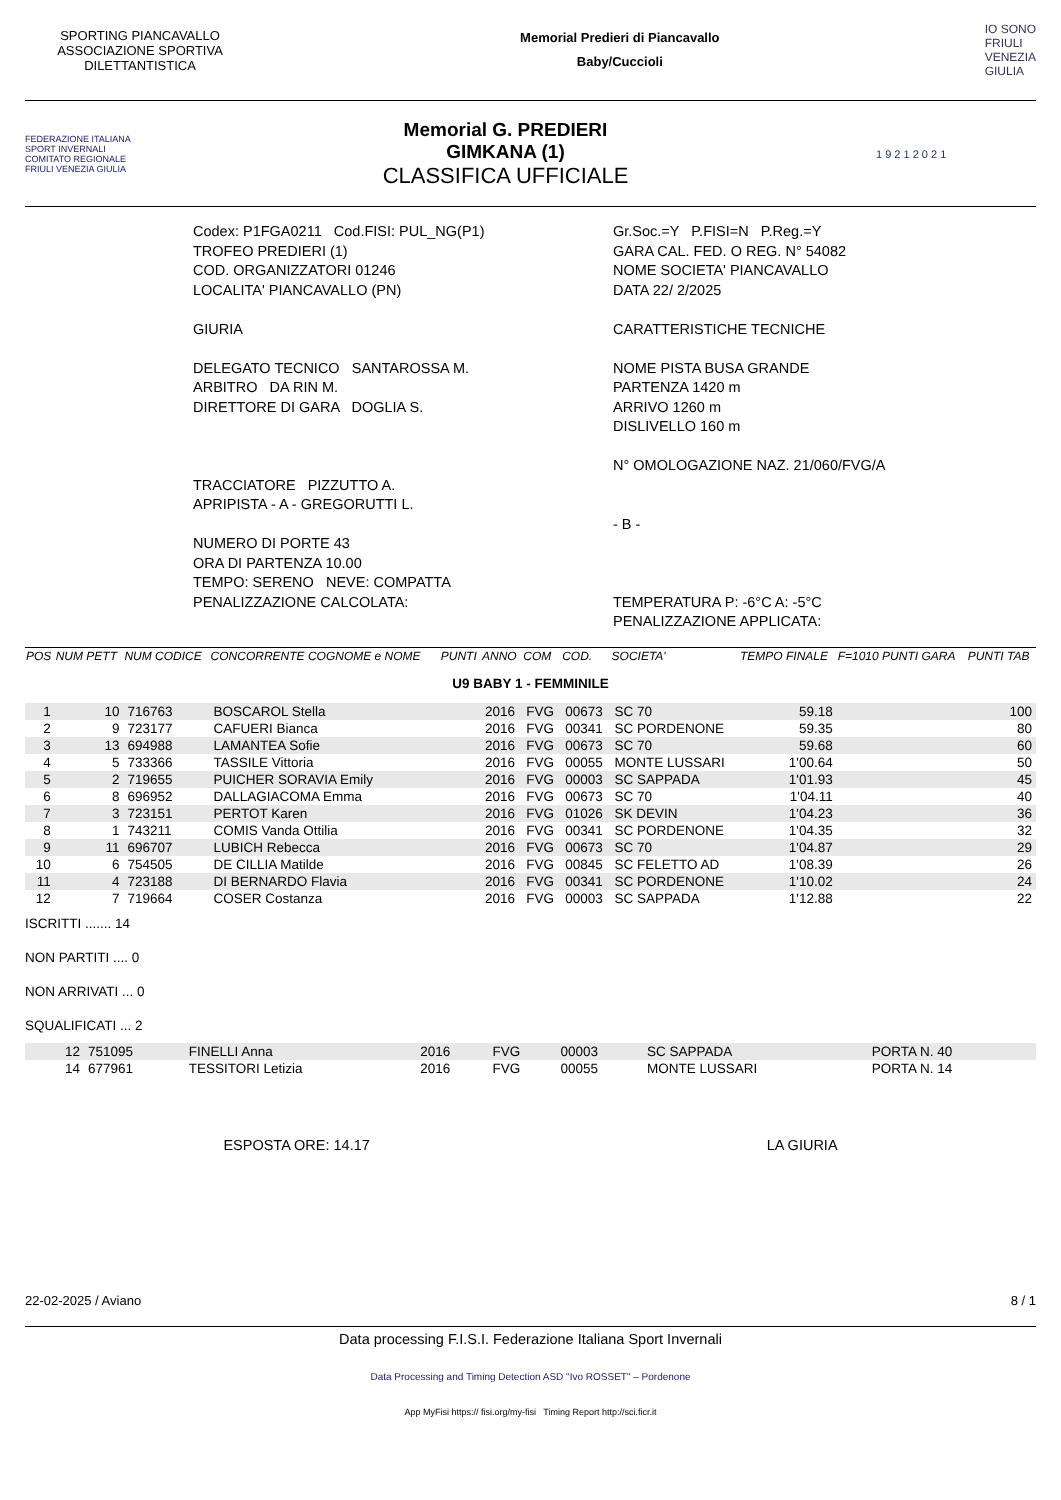SPORTING PIANCAVALLO ASSOCIAZIONE SPORTIVA DILETTANTISTICA
Memorial Predieri di Piancavallo
Baby/Cuccioli
IO SONO
FRIULI
VENEZIA
GIULIA
FEDERAZIONE ITALIANA SPORT INVERNALI
COMITATO REGIONALE FRIULI VENEZIA GIULIA
Memorial G. PREDIERI
GIMKANA (1)
CLASSIFICA UFFICIALE
1 9 2 1 2 0 2 1
Codex: P1FGA0211 Cod.FISI: PUL_NG(P1)
TROFEO PREDIERI (1)
COD. ORGANIZZATORI 01246
LOCALITA' PIANCAVALLO (PN)
GIURIA
DELEGATO TECNICO SANTAROSSA M.
ARBITRO DA RIN M.
DIRETTORE DI GARA DOGLIA S.
TRACCIATORE PIZZUTTO A.
APRIPISTA - A - GREGORUTTI L.
NUMERO DI PORTE 43
ORA DI PARTENZA 10.00
TEMPO: SERENO NEVE: COMPATTA
PENALIZZAZIONE CALCOLATA:
Gr.Soc.=Y P.FISI=N P.Reg.=Y
GARA CAL. FED. O REG. N° 54082
NOME SOCIETA' PIANCAVALLO
DATA 22/ 2/2025
CARATTERISTICHE TECNICHE
NOME PISTA BUSA GRANDE
PARTENZA 1420 m
ARRIVO 1260 m
DISLIVELLO 160 m
N° OMOLOGAZIONE NAZ. 21/060/FVG/A
- B -
TEMPERATURA P: -6°C A: -5°C
PENALIZZAZIONE APPLICATA:
| POS | NUM PETT | NUM CODICE | CONCORRENTE COGNOME e NOME | PUNTI | ANNO | COM | COD. | SOCIETA' | TEMPO FINALE | F=1010 PUNTI GARA | PUNTI TAB |
| --- | --- | --- | --- | --- | --- | --- | --- | --- | --- | --- | --- |
| U9 BABY 1 - FEMMINILE | | | | | | | | | | | |
| 1 | 10 | 716763 | BOSCAROL Stella | | 2016 | FVG | 00673 | SC 70 | 59.18 | | 100 |
| 2 | 9 | 723177 | CAFUERI Bianca | | 2016 | FVG | 00341 | SC PORDENONE | 59.35 | | 80 |
| 3 | 13 | 694988 | LAMANTEA Sofie | | 2016 | FVG | 00673 | SC 70 | 59.68 | | 60 |
| 4 | 5 | 733366 | TASSILE Vittoria | | 2016 | FVG | 00055 | MONTE LUSSARI | 1'00.64 | | 50 |
| 5 | 2 | 719655 | PUICHER SORAVIA Emily | | 2016 | FVG | 00003 | SC SAPPADA | 1'01.93 | | 45 |
| 6 | 8 | 696952 | DALLAGIACOMA Emma | | 2016 | FVG | 00673 | SC 70 | 1'04.11 | | 40 |
| 7 | 3 | 723151 | PERTOT Karen | | 2016 | FVG | 01026 | SK DEVIN | 1'04.23 | | 36 |
| 8 | 1 | 743211 | COMIS Vanda Ottilia | | 2016 | FVG | 00341 | SC PORDENONE | 1'04.35 | | 32 |
| 9 | 11 | 696707 | LUBICH Rebecca | | 2016 | FVG | 00673 | SC 70 | 1'04.87 | | 29 |
| 10 | 6 | 754505 | DE CILLIA Matilde | | 2016 | FVG | 00845 | SC FELETTO AD | 1'08.39 | | 26 |
| 11 | 4 | 723188 | DI BERNARDO Flavia | | 2016 | FVG | 00341 | SC PORDENONE | 1'10.02 | | 24 |
| 12 | 7 | 719664 | COSER Costanza | | 2016 | FVG | 00003 | SC SAPPADA | 1'12.88 | | 22 |
ISCRITTI ....... 14
NON PARTITI .... 0
NON ARRIVATI ... 0
SQUALIFICATI ... 2
| | 12 | 751095 | FINELLI Anna | 2016 | FVG | 00003 | SC SAPPADA | PORTA N. 40 |
| | 14 | 677961 | TESSITORI Letizia | 2016 | FVG | 00055 | MONTE LUSSARI | PORTA N. 14 |
ESPOSTA ORE: 14.17 LA GIURIA
22-02-2025 / Aviano 8 / 1
Data processing F.I.S.I. Federazione Italiana Sport Invernali
Data Processing and Timing Detection ASD "Ivo ROSSET" – Pordenone
App MyFisi https:// fisi.org/my-fisi Timing Report http://sci.ficr.it